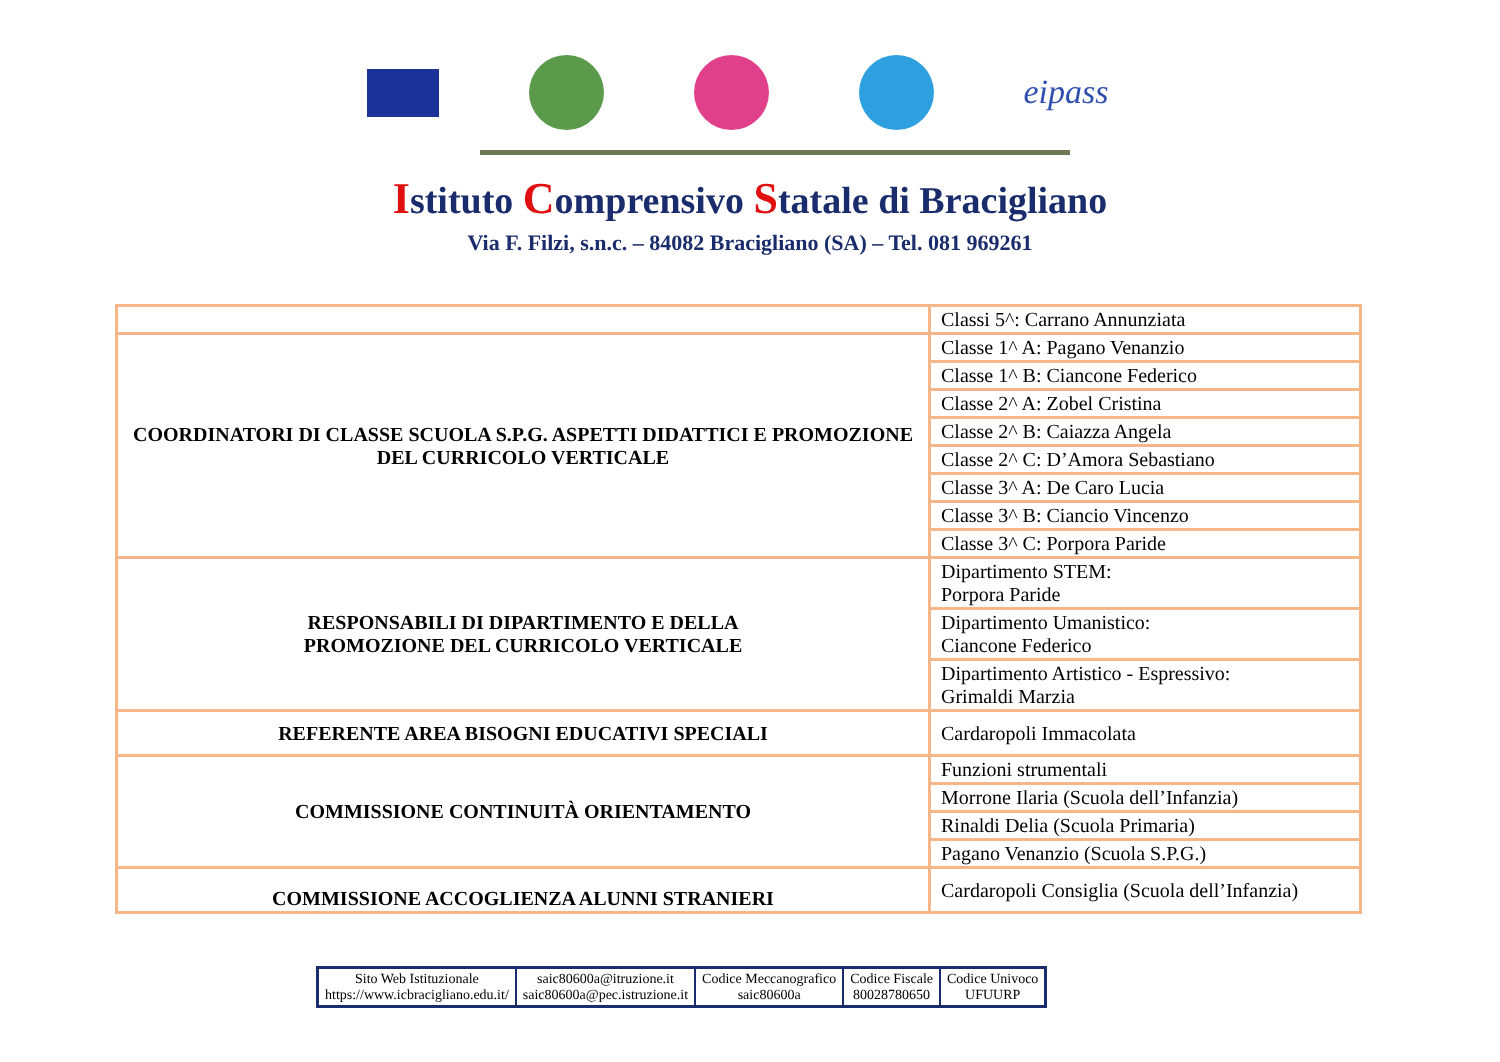eipass
Istituto Comprensivo Statale di Bracigliano
Via F. Filzi, s.n.c. – 84082 Bracigliano (SA) – Tel. 081 969261
| | Classi 5^: Carrano Annunziata |
| COORDINATORI DI CLASSE SCUOLA S.P.G. ASPETTI DIDATTICI E PROMOZIONE DEL CURRICOLO VERTICALE | Classe 1^ A: Pagano Venanzio |
| | Classe 1^ B: Ciancone Federico |
| | Classe 2^ A: Zobel Cristina |
| | Classe 2^ B: Caiazza Angela |
| | Classe 2^ C: D’Amora Sebastiano |
| | Classe 3^ A: De Caro Lucia |
| | Classe 3^ B: Ciancio Vincenzo |
| | Classe 3^ C: Porpora Paride |
| RESPONSABILI DI DIPARTIMENTO E DELLA PROMOZIONE DEL CURRICOLO VERTICALE | Dipartimento STEM: Porpora Paride |
| | Dipartimento Umanistico: Ciancone Federico |
| | Dipartimento Artistico - Espressivo: Grimaldi Marzia |
| REFERENTE AREA BISOGNI EDUCATIVI SPECIALI | Cardaropoli Immacolata |
| COMMISSIONE CONTINUITÀ ORIENTAMENTO | Funzioni strumentali |
| | Morrone Ilaria (Scuola dell’Infanzia) |
| | Rinaldi Delia (Scuola Primaria) |
| | Pagano Venanzio (Scuola S.P.G.) |
| COMMISSIONE ACCOGLIENZA ALUNNI STRANIERI | Cardaropoli Consiglia (Scuola dell’Infanzia) |
| Sito Web Istituzionale https://www.icbracigliano.edu.it/ | saic80600a@itruzione.it saic80600a@pec.istruzione.it | Codice Meccanografico saic80600a | Codice Fiscale 80028780650 | Codice Univoco UFUURP |